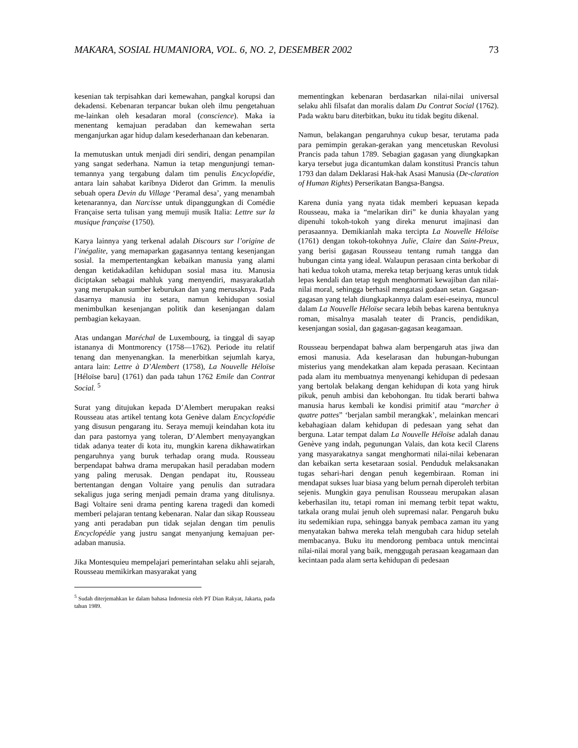MAKARA, SOSIAL HUMANIORA, VOL. 6, NO. 2, DESEMBER 2002 73
kesenian tak terpisahkan dari kemewahan, pangkal korupsi dan dekadensi. Kebenaran terpancar bukan oleh ilmu pengetahuan me-lainkan oleh kesadaran moral (conscience). Maka ia menentang kemajuan peradaban dan kemewahan serta menganjurkan agar hidup dalam kesederhanaan dan kebenaran.
Ia memutuskan untuk menjadi diri sendiri, dengan penampilan yang sangat sederhana. Namun ia tetap mengunjungi teman-temannya yang tergabung dalam tim penulis Encyclopédie, antara lain sahabat karibnya Diderot dan Grimm. Ia menulis sebuah opera Devin du Village ‘Peramal desa’, yang menambah ketenarannya, dan Narcisse untuk dipanggungkan di Comédie Française serta tulisan yang memuji musik Italia: Lettre sur la musique française (1750).
Karya lainnya yang terkenal adalah Discours sur l’origine de l’inégalite, yang memaparkan gagasannya tentang kesenjangan sosial. Ia mempertentangkan kebaikan manusia yang alami dengan ketidakadilan kehidupan sosial masa itu. Manusia diciptakan sebagai mahluk yang menyendiri, masyarakatlah yang merupakan sumber keburukan dan yang merusaknya. Pada dasarnya manusia itu setara, namun kehidupan sosial menimbulkan kesenjangan politik dan kesenjangan dalam pembagian kekayaan.
Atas undangan Maréchal de Luxembourg, ia tinggal di sayap istananya di Montmorency (1758—1762). Periode itu relatif tenang dan menyenangkan. Ia menerbitkan sejumlah karya, antara lain: Lettre à D’Alembert (1758), La Nouvelle Héloïse [Héloïse baru] (1761) dan pada tahun 1762 Emile dan Contrat Social. <sup>5</sup>
Surat yang ditujukan kepada D’Alembert merupakan reaksi Rousseau atas artikel tentang kota Genève dalam Encyclopédie yang disusun pengarang itu. Seraya memuji keindahan kota itu dan para pastornya yang toleran, D’Alembert menyayangkan tidak adanya teater di kota itu, mungkin karena dikhawatirkan pengaruhnya yang buruk terhadap orang muda. Rousseau berpendapat bahwa drama merupakan hasil peradaban modern yang paling merusak. Dengan pendapat itu, Rousseau bertentangan dengan Voltaire yang penulis dan sutradara sekaligus juga sering menjadi pemain drama yang ditulisnya. Bagi Voltaire seni drama penting karena tragedi dan komedi memberi pelajaran tentang kebenaran. Nalar dan sikap Rousseau yang anti peradaban pun tidak sejalan dengan tim penulis Encyclopédie yang justru sangat menyanjung kemajuan per-adaban manusia.
Jika Montesquieu mempelajari pemerintahan selaku ahli sejarah, Rousseau memikirkan masyarakat yang
<sup>5</sup> Sudah diterjemahkan ke dalam bahasa Indonesia oleh PT Dian Rakyat, Jakarta, pada tahun 1989.
mementingkan kebenaran berdasarkan nilai-nilai universal selaku ahli filsafat dan moralis dalam Du Contrat Social (1762). Pada waktu baru diterbitkan, buku itu tidak begitu dikenal.
Namun, belakangan pengaruhnya cukup besar, terutama pada para pemimpin gerakan-gerakan yang mencetuskan Revolusi Prancis pada tahun 1789. Sebagian gagasan yang diungkapkan karya tersebut juga dicantumkan dalam konstitusi Prancis tahun 1793 dan dalam Deklarasi Hak-hak Asasi Manusia (De-claration of Human Rights) Perserikatan Bangsa-Bangsa.
Karena dunia yang nyata tidak memberi kepuasan kepada Rousseau, maka ia “melarikan diri” ke dunia khayalan yang dipenuhi tokoh-tokoh yang direka menurut imajinasi dan perasaannya. Demikianlah maka tercipta La Nouvelle Héloïse (1761) dengan tokoh-tokohnya Julie, Claire dan Saint-Preux, yang berisi gagasan Rousseau tentang rumah tangga dan hubungan cinta yang ideal. Walaupun perasaan cinta berkobar di hati kedua tokoh utama, mereka tetap berjuang keras untuk tidak lepas kendali dan tetap teguh menghormati kewajiban dan nilai-nilai moral, sehingga berhasil mengatasi godaan setan. Gagasan-gagasan yang telah diungkapkannya dalam esei-eseinya, muncul dalam La Nouvelle Héloïse secara lebih bebas karena bentuknya roman, misalnya masalah teater di Prancis, pendidikan, kesenjangan sosial, dan gagasan-gagasan keagamaan.
Rousseau berpendapat bahwa alam berpengaruh atas jiwa dan emosi manusia. Ada keselarasan dan hubungan-hubungan misterius yang mendekatkan alam kepada perasaan. Kecintaan pada alam itu membuatnya menyenangi kehidupan di pedesaan yang bertolak belakang dengan kehidupan di kota yang hiruk pikuk, penuh ambisi dan kebohongan. Itu tidak berarti bahwa manusia harus kembali ke kondisi primitif atau “marcher à quatre pattes” ‘berjalan sambil merangkak’, melainkan mencari kebahagiaan dalam kehidupan di pedesaan yang sehat dan berguna. Latar tempat dalam La Nouvelle Héloïse adalah danau Genève yang indah, pegunungan Valais, dan kota kecil Clarens yang masyarakatnya sangat menghormati nilai-nilai kebenaran dan kebaikan serta kesetaraan sosial. Penduduk melaksanakan tugas sehari-hari dengan penuh kegembiraan. Roman ini mendapat sukses luar biasa yang belum pernah diperoleh terbitan sejenis. Mungkin gaya penulisan Rousseau merupakan alasan keberhasilan itu, tetapi roman ini memang terbit tepat waktu, tatkala orang mulai jenuh oleh supremasi nalar. Pengaruh buku itu sedemikian rupa, sehingga banyak pembaca zaman itu yang menyatakan bahwa mereka telah mengubah cara hidup setelah membacanya. Buku itu mendorong pembaca untuk mencintai nilai-nilai moral yang baik, menggugah perasaan keagamaan dan kecintaan pada alam serta kehidupan di pedesaan